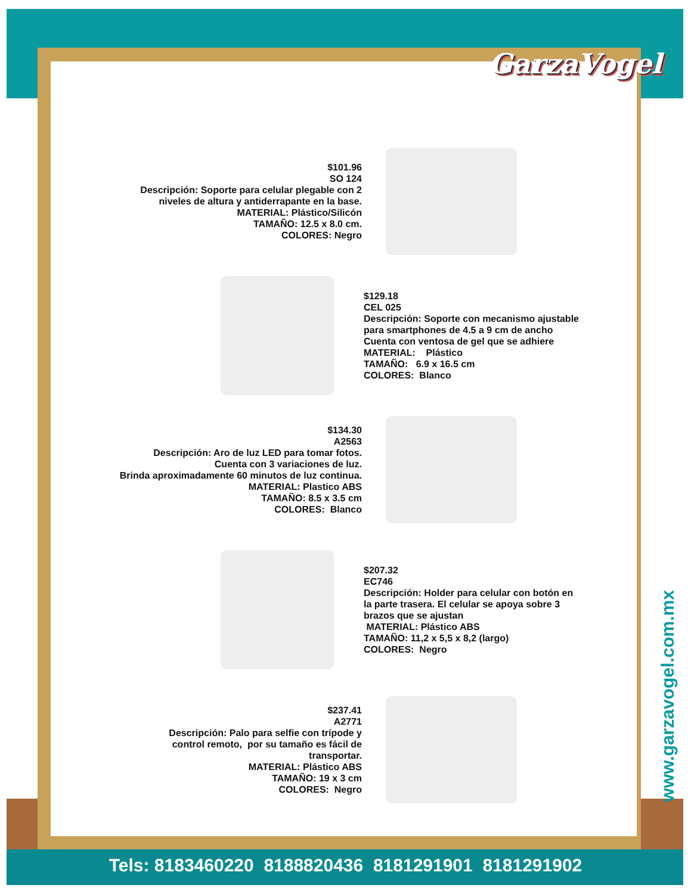GarzaVogel
$101.96
SO 124
Descripción: Soporte para celular plegable con 2
niveles de altura y antiderrapante en la base.
MATERIAL: Plástico/Silicón
TAMAÑO: 12.5 x 8.0 cm.
COLORES: Negro
$129.18
CEL 025
Descripción: Soporte con mecanismo ajustable
para smartphones de 4.5 a 9 cm de ancho
Cuenta con ventosa de gel que se adhiere
MATERIAL: Plástico
TAMAÑO: 6.9 x 16.5 cm
COLORES: Blanco
$134.30
A2563
Descripción: Aro de luz LED para tomar fotos.
Cuenta con 3 variaciones de luz.
Brinda aproximadamente 60 minutos de luz continua.
MATERIAL: Plastico ABS
TAMAÑO: 8.5 x 3.5 cm
COLORES: Blanco
$207.32
EC746
Descripción: Holder para celular con botón en
la parte trasera. El celular se apoya sobre 3
brazos que se ajustan
MATERIAL: Plástico ABS
TAMAÑO: 11,2 x 5,5 x 8,2 (largo)
COLORES: Negro
$237.41
A2771
Descripción: Palo para selfie con trípode y
control remoto, por su tamaño es fácil de
transportar.
MATERIAL: Plástico ABS
TAMAÑO: 19 x 3 cm
COLORES: Negro
www.garzavogel.com.mx
Tels: 8183460220 8188820436 8181291901 8181291902